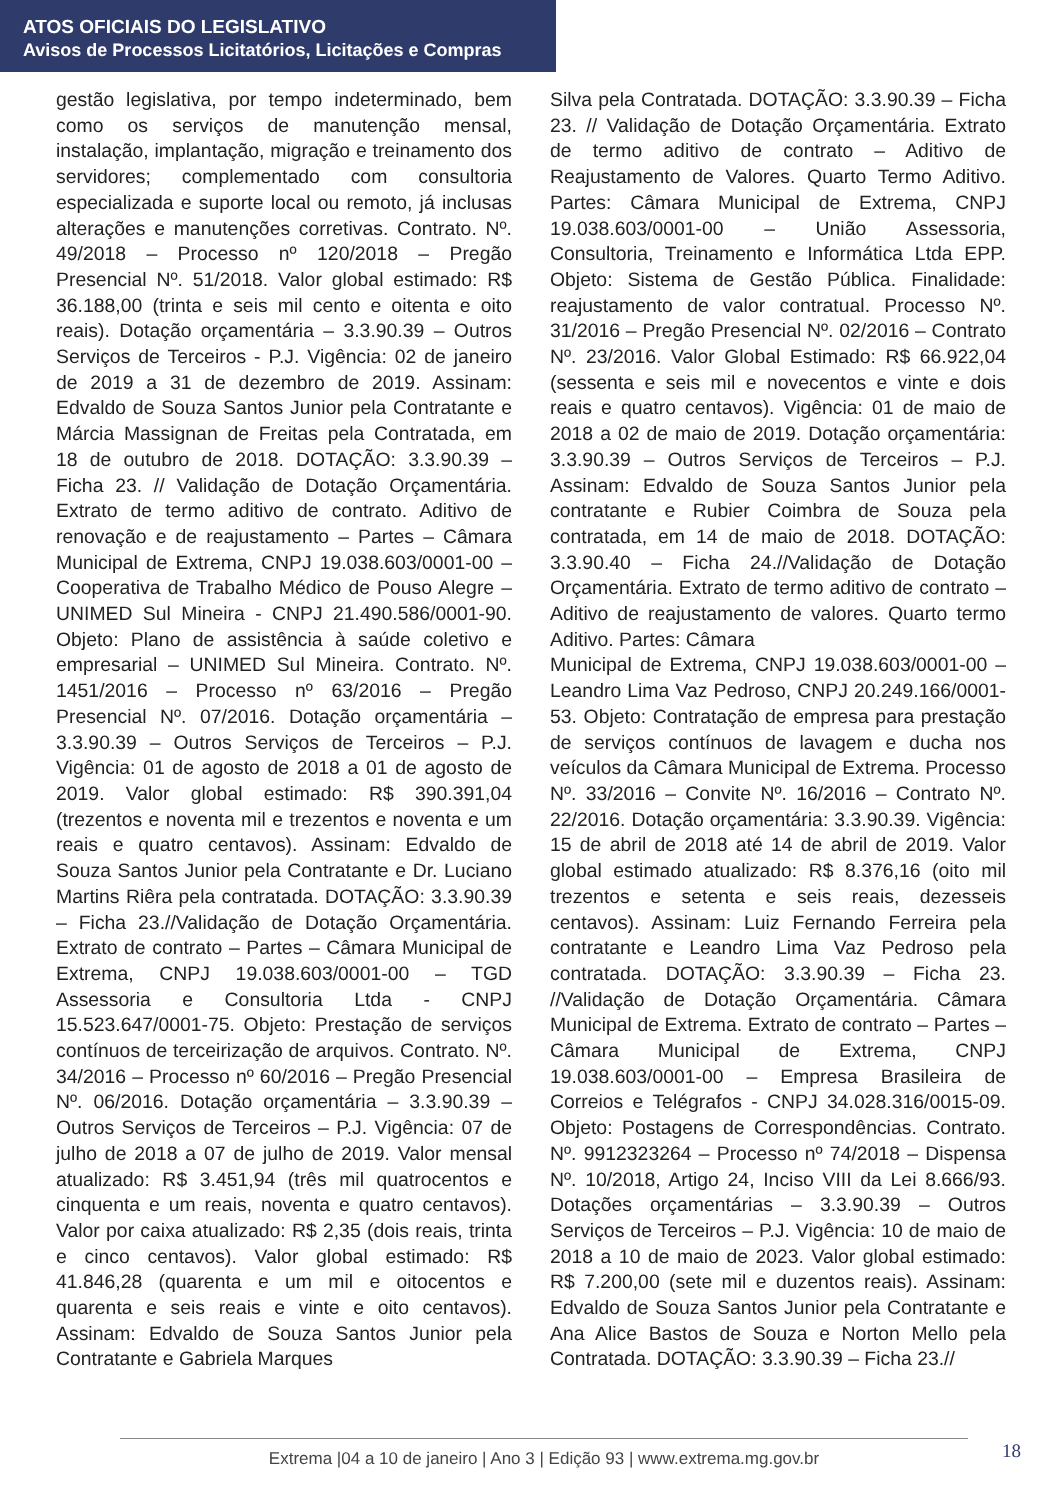ATOS OFICIAIS DO LEGISLATIVO
Avisos de Processos Licitatórios, Licitações e Compras
gestão legislativa, por tempo indeterminado, bem como os serviços de manutenção mensal, instalação, implantação, migração e treinamento dos servidores; complementado com consultoria especializada e suporte local ou remoto, já inclusas alterações e manutenções corretivas. Contrato. Nº. 49/2018 – Processo nº 120/2018 – Pregão Presencial Nº. 51/2018. Valor global estimado: R$ 36.188,00 (trinta e seis mil cento e oitenta e oito reais). Dotação orçamentária – 3.3.90.39 – Outros Serviços de Terceiros - P.J. Vigência: 02 de janeiro de 2019 a 31 de dezembro de 2019. Assinam: Edvaldo de Souza Santos Junior pela Contratante e Márcia Massignan de Freitas pela Contratada, em 18 de outubro de 2018. DOTAÇÃO: 3.3.90.39 – Ficha 23. // Validação de Dotação Orçamentária. Extrato de termo aditivo de contrato. Aditivo de renovação e de reajustamento – Partes – Câmara Municipal de Extrema, CNPJ 19.038.603/0001-00 – Cooperativa de Trabalho Médico de Pouso Alegre – UNIMED Sul Mineira - CNPJ 21.490.586/0001-90. Objeto: Plano de assistência à saúde coletivo e empresarial – UNIMED Sul Mineira. Contrato. Nº. 1451/2016 – Processo nº 63/2016 – Pregão Presencial Nº. 07/2016. Dotação orçamentária – 3.3.90.39 – Outros Serviços de Terceiros – P.J. Vigência: 01 de agosto de 2018 a 01 de agosto de 2019. Valor global estimado: R$ 390.391,04 (trezentos e noventa mil e trezentos e noventa e um reais e quatro centavos). Assinam: Edvaldo de Souza Santos Junior pela Contratante e Dr. Luciano Martins Riêra pela contratada. DOTAÇÃO: 3.3.90.39 – Ficha 23.//Validação de Dotação Orçamentária. Extrato de contrato – Partes – Câmara Municipal de Extrema, CNPJ 19.038.603/0001-00 – TGD Assessoria e Consultoria Ltda - CNPJ 15.523.647/0001-75. Objeto: Prestação de serviços contínuos de terceirização de arquivos. Contrato. Nº. 34/2016 – Processo nº 60/2016 – Pregão Presencial Nº. 06/2016. Dotação orçamentária – 3.3.90.39 – Outros Serviços de Terceiros – P.J. Vigência: 07 de julho de 2018 a 07 de julho de 2019. Valor mensal atualizado: R$ 3.451,94 (três mil quatrocentos e cinquenta e um reais, noventa e quatro centavos). Valor por caixa atualizado: R$ 2,35 (dois reais, trinta e cinco centavos). Valor global estimado: R$ 41.846,28 (quarenta e um mil e oitocentos e quarenta e seis reais e vinte e oito centavos). Assinam: Edvaldo de Souza Santos Junior pela Contratante e Gabriela Marques
Silva pela Contratada. DOTAÇÃO: 3.3.90.39 – Ficha 23. // Validação de Dotação Orçamentária. Extrato de termo aditivo de contrato – Aditivo de Reajustamento de Valores. Quarto Termo Aditivo. Partes: Câmara Municipal de Extrema, CNPJ 19.038.603/0001-00 – União Assessoria, Consultoria, Treinamento e Informática Ltda EPP. Objeto: Sistema de Gestão Pública. Finalidade: reajustamento de valor contratual. Processo Nº. 31/2016 – Pregão Presencial Nº. 02/2016 – Contrato Nº. 23/2016. Valor Global Estimado: R$ 66.922,04 (sessenta e seis mil e novecentos e vinte e dois reais e quatro centavos). Vigência: 01 de maio de 2018 a 02 de maio de 2019. Dotação orçamentária: 3.3.90.39 – Outros Serviços de Terceiros – P.J. Assinam: Edvaldo de Souza Santos Junior pela contratante e Rubier Coimbra de Souza pela contratada, em 14 de maio de 2018. DOTAÇÃO: 3.3.90.40 – Ficha 24.//Validação de Dotação Orçamentária. Extrato de termo aditivo de contrato – Aditivo de reajustamento de valores. Quarto termo Aditivo. Partes: Câmara
Municipal de Extrema, CNPJ 19.038.603/0001-00 – Leandro Lima Vaz Pedroso, CNPJ 20.249.166/0001-53. Objeto: Contratação de empresa para prestação de serviços contínuos de lavagem e ducha nos veículos da Câmara Municipal de Extrema. Processo Nº. 33/2016 – Convite Nº. 16/2016 – Contrato Nº. 22/2016. Dotação orçamentária: 3.3.90.39. Vigência: 15 de abril de 2018 até 14 de abril de 2019. Valor global estimado atualizado: R$ 8.376,16 (oito mil trezentos e setenta e seis reais, dezesseis centavos). Assinam: Luiz Fernando Ferreira pela contratante e Leandro Lima Vaz Pedroso pela contratada. DOTAÇÃO: 3.3.90.39 – Ficha 23. //Validação de Dotação Orçamentária. Câmara Municipal de Extrema. Extrato de contrato – Partes – Câmara Municipal de Extrema, CNPJ 19.038.603/0001-00 – Empresa Brasileira de Correios e Telégrafos - CNPJ 34.028.316/0015-09. Objeto: Postagens de Correspondências. Contrato. Nº. 9912323264 – Processo nº 74/2018 – Dispensa Nº. 10/2018, Artigo 24, Inciso VIII da Lei 8.666/93. Dotações orçamentárias – 3.3.90.39 – Outros Serviços de Terceiros – P.J. Vigência: 10 de maio de 2018 a 10 de maio de 2023. Valor global estimado: R$ 7.200,00 (sete mil e duzentos reais). Assinam: Edvaldo de Souza Santos Junior pela Contratante e Ana Alice Bastos de Souza e Norton Mello pela Contratada. DOTAÇÃO: 3.3.90.39 – Ficha 23.//
Extrema |04 a 10 de janeiro | Ano 3 | Edição 93 | www.extrema.mg.gov.br 18